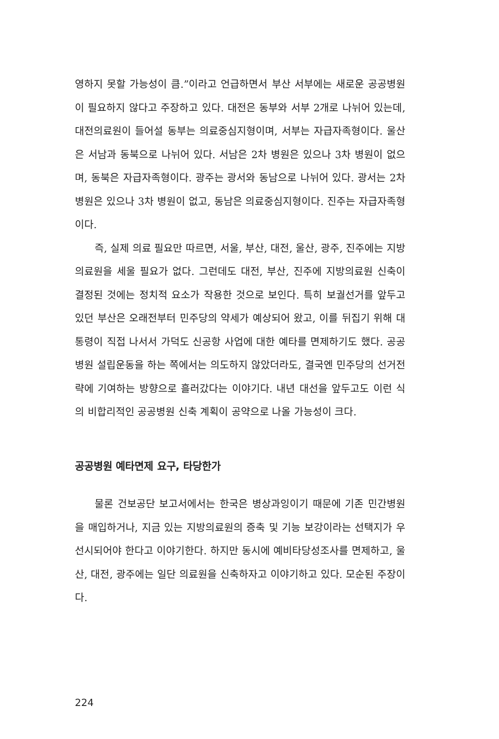영하지 못할 가능성이 큼.”이라고 언급하면서 부산 서부에는 새로운 공공병원이 필요하지 않다고 주장하고 있다. 대전은 동부와 서부 2개로 나뉘어 있는데, 대전의료원이 들어설 동부는 의료중심지형이며, 서부는 자급자족형이다. 울산은 서남과 동북으로 나뉘어 있다. 서남은 2차 병원은 있으나 3차 병원이 없으며, 동북은 자급자족형이다. 광주는 광서와 동남으로 나뉘어 있다. 광서는 2차 병원은 있으나 3차 병원이 없고, 동남은 의료중심지형이다. 진주는 자급자족형이다.
즉, 실제 의료 필요만 따르면, 서울, 부산, 대전, 울산, 광주, 진주에는 지방의료원을 세울 필요가 없다. 그런데도 대전, 부산, 진주에 지방의료원 신축이 결정된 것에는 정치적 요소가 작용한 것으로 보인다. 특히 보궐선거를 앞두고 있던 부산은 오래전부터 민주당의 약세가 예상되어 왔고, 이를 뒤집기 위해 대통령이 직접 나서서 가덕도 신공항 사업에 대한 예타를 면제하기도 했다. 공공병원 설립운동을 하는 쪽에서는 의도하지 않았더라도, 결국엔 민주당의 선거전략에 기여하는 방향으로 흘러갔다는 이야기다. 내년 대선을 앞두고도 이런 식의 비합리적인 공공병원 신축 계획이 공약으로 나올 가능성이 크다.
공공병원 예타면제 요구, 타당한가
물론 건보공단 보고서에서는 한국은 병상과잉이기 때문에 기존 민간병원을 매입하거나, 지금 있는 지방의료원의 증축 및 기능 보강이라는 선택지가 우선시되어야 한다고 이야기한다. 하지만 동시에 예비타당성조사를 면제하고, 울산, 대전, 광주에는 일단 의료원을 신축하자고 이야기하고 있다. 모순된 주장이다.
224